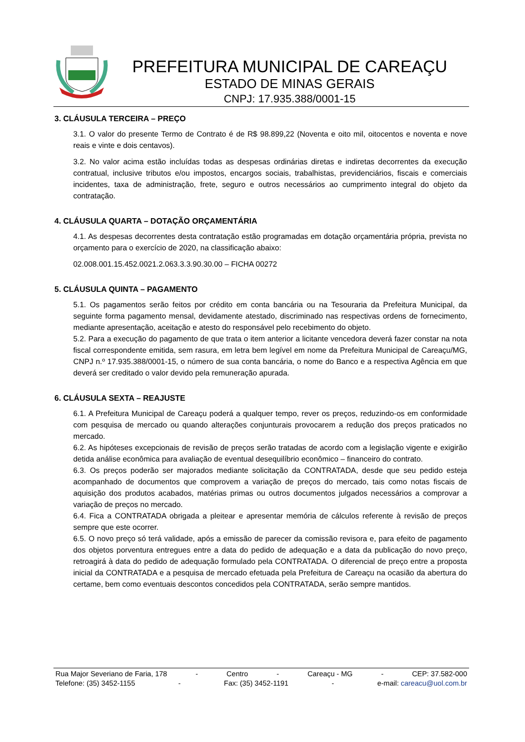PREFEITURA MUNICIPAL DE CAREAÇU
ESTADO DE MINAS GERAIS
CNPJ: 17.935.388/0001-15
3. CLÁUSULA TERCEIRA – PREÇO
3.1. O valor do presente Termo de Contrato é de R$ 98.899,22 (Noventa e oito mil, oitocentos e noventa e nove reais e vinte e dois centavos).
3.2. No valor acima estão incluídas todas as despesas ordinárias diretas e indiretas decorrentes da execução contratual, inclusive tributos e/ou impostos, encargos sociais, trabalhistas, previdenciários, fiscais e comerciais incidentes, taxa de administração, frete, seguro e outros necessários ao cumprimento integral do objeto da contratação.
4. CLÁUSULA QUARTA – DOTAÇÃO ORÇAMENTÁRIA
4.1. As despesas decorrentes desta contratação estão programadas em dotação orçamentária própria, prevista no orçamento para o exercício de 2020, na classificação abaixo:
02.008.001.15.452.0021.2.063.3.3.90.30.00 – FICHA 00272
5. CLÁUSULA QUINTA – PAGAMENTO
5.1. Os pagamentos serão feitos por crédito em conta bancária ou na Tesouraria da Prefeitura Municipal, da seguinte forma pagamento mensal, devidamente atestado, discriminado nas respectivas ordens de fornecimento, mediante apresentação, aceitação e atesto do responsável pelo recebimento do objeto.
5.2. Para a execução do pagamento de que trata o item anterior a licitante vencedora deverá fazer constar na nota fiscal correspondente emitida, sem rasura, em letra bem legível em nome da Prefeitura Municipal de Careaçu/MG, CNPJ n.º 17.935.388/0001-15, o número de sua conta bancária, o nome do Banco e a respectiva Agência em que deverá ser creditado o valor devido pela remuneração apurada.
6. CLÁUSULA SEXTA – REAJUSTE
6.1. A Prefeitura Municipal de Careaçu poderá a qualquer tempo, rever os preços, reduzindo-os em conformidade com pesquisa de mercado ou quando alterações conjunturais provocarem a redução dos preços praticados no mercado.
6.2. As hipóteses excepcionais de revisão de preços serão tratadas de acordo com a legislação vigente e exigirão detida análise econômica para avaliação de eventual desequilíbrio econômico – financeiro do contrato.
6.3. Os preços poderão ser majorados mediante solicitação da CONTRATADA, desde que seu pedido esteja acompanhado de documentos que comprovem a variação de preços do mercado, tais como notas fiscais de aquisição dos produtos acabados, matérias primas ou outros documentos julgados necessários a comprovar a variação de preços no mercado.
6.4. Fica a CONTRATADA obrigada a pleitear e apresentar memória de cálculos referente à revisão de preços sempre que este ocorrer.
6.5. O novo preço só terá validade, após a emissão de parecer da comissão revisora e, para efeito de pagamento dos objetos porventura entregues entre a data do pedido de adequação e a data da publicação do novo preço, retroagirá à data do pedido de adequação formulado pela CONTRATADA. O diferencial de preço entre a proposta inicial da CONTRATADA e a pesquisa de mercado efetuada pela Prefeitura de Careaçu na ocasião da abertura do certame, bem como eventuais descontos concedidos pela CONTRATADA, serão sempre mantidos.
Rua Major Severiano de Faria, 178 - Centro - Careaçu - MG - CEP: 37.582-000
Telefone: (35) 3452-1155 - Fax: (35) 3452-1191 - e-mail: careacu@uol.com.br